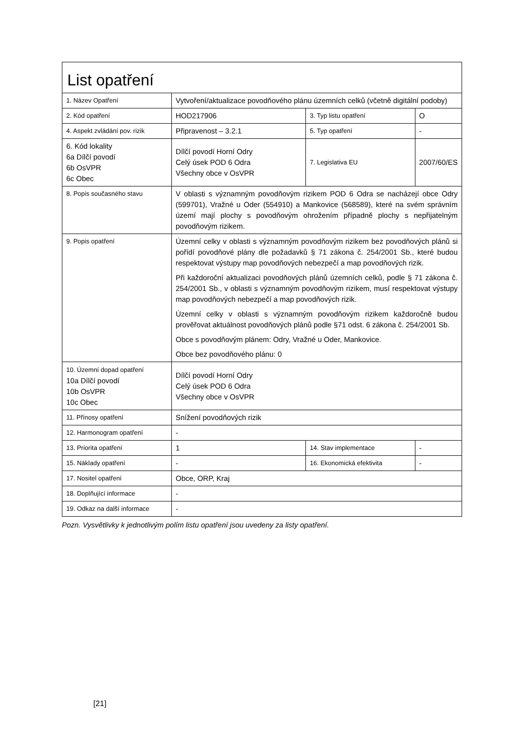| List opatření | | | |
| 1. Název Opatření | Vytvoření/aktualizace povodňového plánu územních celků (včetně digitální podoby) | | |
| 2. Kód opatření | HOD217906 | 3. Typ listu opatření | O |
| 4. Aspekt zvládání pov. rizik | Připravenost – 3.2.1 | 5. Typ opatření | - |
| 6. Kód lokality 6a Dílčí povodí 6b OsVPR 6c Obec | Dílčí povodí Horní Odry Celý úsek POD 6 Odra Všechny obce v OsVPR | 7. Legislativa EU | 2007/60/ES |
| 8. Popis současného stavu | V oblasti s významným povodňovým rizikem POD 6 Odra se nacházejí obce Odry (599701), Vražné u Oder (554910) a Mankovice (568589), které na svém správním území mají plochy s povodňovým ohrožením případně plochy s nepřijatelným povodňovým rizikem. | | |
| 9. Popis opatření | Územní celky v oblasti s významným povodňovým rizikem bez povodňových plánů si pořídí povodňové plány dle požadavků § 71 zákona č. 254/2001 Sb., které budou respektovat výstupy map povodňových nebezpečí a map povodňových rizik. Při každoroční aktualizaci povodňových plánů územních celků, podle § 71 zákona č. 254/2001 Sb., v oblasti s významným povodňovým rizikem, musí respektovat výstupy map povodňových nebezpečí a map povodňových rizik. Územní celky v oblasti s významným povodňovým rizikem každoročně budou prověřovat aktuálnost povodňových plánů podle §71 odst. 6 zákona č. 254/2001 Sb. Obce s povodňovým plánem: Odry, Vražné u Oder, Mankovice. Obce bez povodňového plánu: 0 | | |
| 10. Územní dopad opatření 10a Dílčí povodí 10b OsVPR 10c Obec | Dílčí povodí Horní Odry Celý úsek POD 6 Odra Všechny obce v OsVPR | | |
| 11. Přínosy opatření | Snížení povodňových rizik | | |
| 12. Harmonogram opatření | - | | |
| 13. Priorita opatření | 1 | 14. Stav implementace | - |
| 15. Náklady opatření | - | 16. Ekonomická efektivita | - |
| 17. Nositel opatření | Obce, ORP, Kraj | | |
| 18. Doplňující informace | - | | |
| 19. Odkaz na další informace | - | | |
Pozn. Vysvětlivky k jednotlivým polím listu opatření jsou uvedeny za listy opatření.
[21]